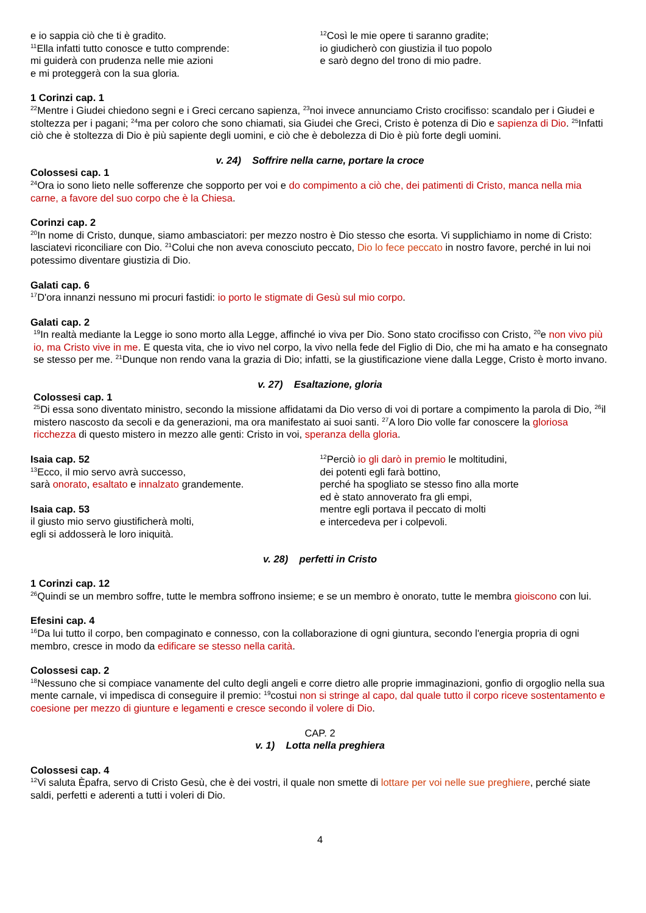e io sappia ciò che ti è gradito.
<sup>11</sup> Ella infatti tutto conosce e tutto comprende:
mi guiderà con prudenza nelle mie azioni
e mi proteggerà con la sua gloria.
<sup>12</sup> Così le mie opere ti saranno gradite;
io giudicherò con giustizia il tuo popolo
e sarò degno del trono di mio padre.
1 Corinzi cap. 1
<sup>22</sup> Mentre i Giudei chiedono segni e i Greci cercano sapienza, <sup>23</sup>noi invece annunciamo Cristo crocifisso: scandalo per i Giudei e stoltezza per i pagani; <sup>24</sup>ma per coloro che sono chiamati, sia Giudei che Greci, Cristo è potenza di Dio e sapienza di Dio. <sup>25</sup>Infatti ciò che è stoltezza di Dio è più sapiente degli uomini, e ciò che è debolezza di Dio è più forte degli uomini.
v. 24) Soffrire nella carne, portare la croce
Colossesi cap. 1
<sup>24</sup> Ora io sono lieto nelle sofferenze che sopporto per voi e do compimento a ciò che, dei patimenti di Cristo, manca nella mia carne, a favore del suo corpo che è la Chiesa.
Corinzi cap. 2
<sup>20</sup> In nome di Cristo, dunque, siamo ambasciatori: per mezzo nostro è Dio stesso che esorta. Vi supplichiamo in nome di Cristo: lasciatevi riconciliare con Dio. <sup>21</sup>Colui che non aveva conosciuto peccato, Dio lo fece peccato in nostro favore, perché in lui noi potessimo diventare giustizia di Dio.
Galati cap. 6
<sup>17</sup> D'ora innanzi nessuno mi procuri fastidi: io porto le stigmate di Gesù sul mio corpo.
Galati cap. 2
<sup>19</sup> In realtà mediante la Legge io sono morto alla Legge, affinché io viva per Dio. Sono stato crocifisso con Cristo, <sup>20</sup>e non vivo più io, ma Cristo vive in me. E questa vita, che io vivo nel corpo, la vivo nella fede del Figlio di Dio, che mi ha amato e ha consegnato se stesso per me. <sup>21</sup>Dunque non rendo vana la grazia di Dio; infatti, se la giustificazione viene dalla Legge, Cristo è morto invano.
v. 27) Esaltazione, gloria
Colossesi cap. 1
<sup>25</sup> Di essa sono diventato ministro, secondo la missione affidatami da Dio verso di voi di portare a compimento la parola di Dio, <sup>26</sup>il mistero nascosto da secoli e da generazioni, ma ora manifestato ai suoi santi. <sup>27</sup>A loro Dio volle far conoscere la gloriosa ricchezza di questo mistero in mezzo alle genti: Cristo in voi, speranza della gloria.
Isaia cap. 52
<sup>13</sup> Ecco, il mio servo avrà successo,
sarà onorato, esaltato e innalzato grandemente.
Isaia cap. 53
il giusto mio servo giustificherà molti,
egli si addosserà le loro iniquità.
<sup>12</sup> Perciò io gli darò in premio le moltitudini,
dei potenti egli farà bottino,
perché ha spogliato se stesso fino alla morte
ed è stato annoverato fra gli empi,
mentre egli portava il peccato di molti
e intercedeva per i colpevoli.
v. 28) perfetti in Cristo
1 Corinzi cap. 12
<sup>26</sup> Quindi se un membro soffre, tutte le membra soffrono insieme; e se un membro è onorato, tutte le membra gioiscono con lui.
Efesini cap. 4
<sup>16</sup> Da lui tutto il corpo, ben compaginato e connesso, con la collaborazione di ogni giuntura, secondo l'energia propria di ogni membro, cresce in modo da edificare se stesso nella carità.
Colossesi cap. 2
<sup>18</sup> Nessuno che si compiace vanamente del culto degli angeli e corre dietro alle proprie immaginazioni, gonfio di orgoglio nella sua mente carnale, vi impedisca di conseguire il premio: <sup>19</sup>costui non si stringe al capo, dal quale tutto il corpo riceve sostentamento e coesione per mezzo di giunture e legamenti e cresce secondo il volere di Dio.
CAP. 2
v. 1) Lotta nella preghiera
Colossesi cap. 4
<sup>12</sup> Vi saluta Èpafra, servo di Cristo Gesù, che è dei vostri, il quale non smette di lottare per voi nelle sue preghiere, perché siate saldi, perfetti e aderenti a tutti i voleri di Dio.
4